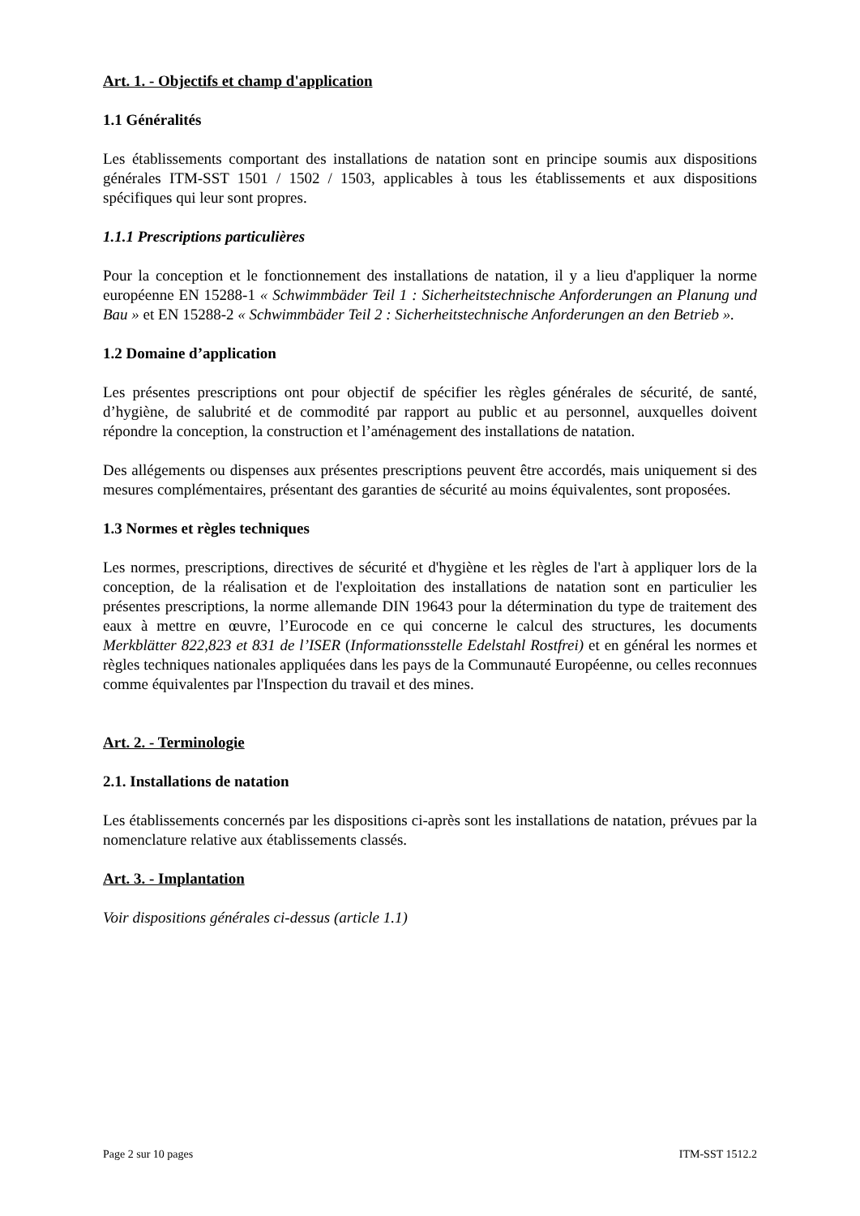Art. 1. - Objectifs et champ d'application
1.1 Généralités
Les établissements comportant des installations de natation sont en principe soumis aux dispositions générales ITM-SST 1501 / 1502 / 1503, applicables à tous les établissements et aux dispositions spécifiques qui leur sont propres.
1.1.1 Prescriptions particulières
Pour la conception et le fonctionnement des installations de natation, il y a lieu d'appliquer la norme européenne EN 15288-1 « Schwimmbäder Teil 1 : Sicherheitstechnische Anforderungen an Planung und Bau » et EN 15288-2 « Schwimmbäder Teil 2 : Sicherheitstechnische Anforderungen an den Betrieb ».
1.2 Domaine d’application
Les présentes prescriptions ont pour objectif de spécifier les règles générales de sécurité, de santé, d’hygiène, de salubrité et de commodité par rapport au public et au personnel, auxquelles doivent répondre la conception, la construction et l’aménagement des installations de natation.
Des allégements ou dispenses aux présentes prescriptions peuvent être accordés, mais uniquement si des mesures complémentaires, présentant des garanties de sécurité au moins équivalentes, sont proposées.
1.3 Normes et règles techniques
Les normes, prescriptions, directives de sécurité et d'hygiène et les règles de l'art à appliquer lors de la conception, de la réalisation et de l'exploitation des installations de natation sont en particulier les présentes prescriptions, la norme allemande DIN 19643 pour la détermination du type de traitement des eaux à mettre en œuvre, l’Eurocode en ce qui concerne le calcul des structures, les documents Merkblätter 822,823 et 831 de l’ISER (Informationsstelle Edelstahl Rostfrei) et en général les normes et règles techniques nationales appliquées dans les pays de la Communauté Européenne, ou celles reconnues comme équivalentes par l'Inspection du travail et des mines.
Art. 2. - Terminologie
2.1. Installations de natation
Les établissements concernés par les dispositions ci-après sont les installations de natation, prévues par la nomenclature relative aux établissements classés.
Art. 3. - Implantation
Voir dispositions générales ci-dessus (article 1.1)
Page 2 sur 10 pages ITM-SST 1512.2